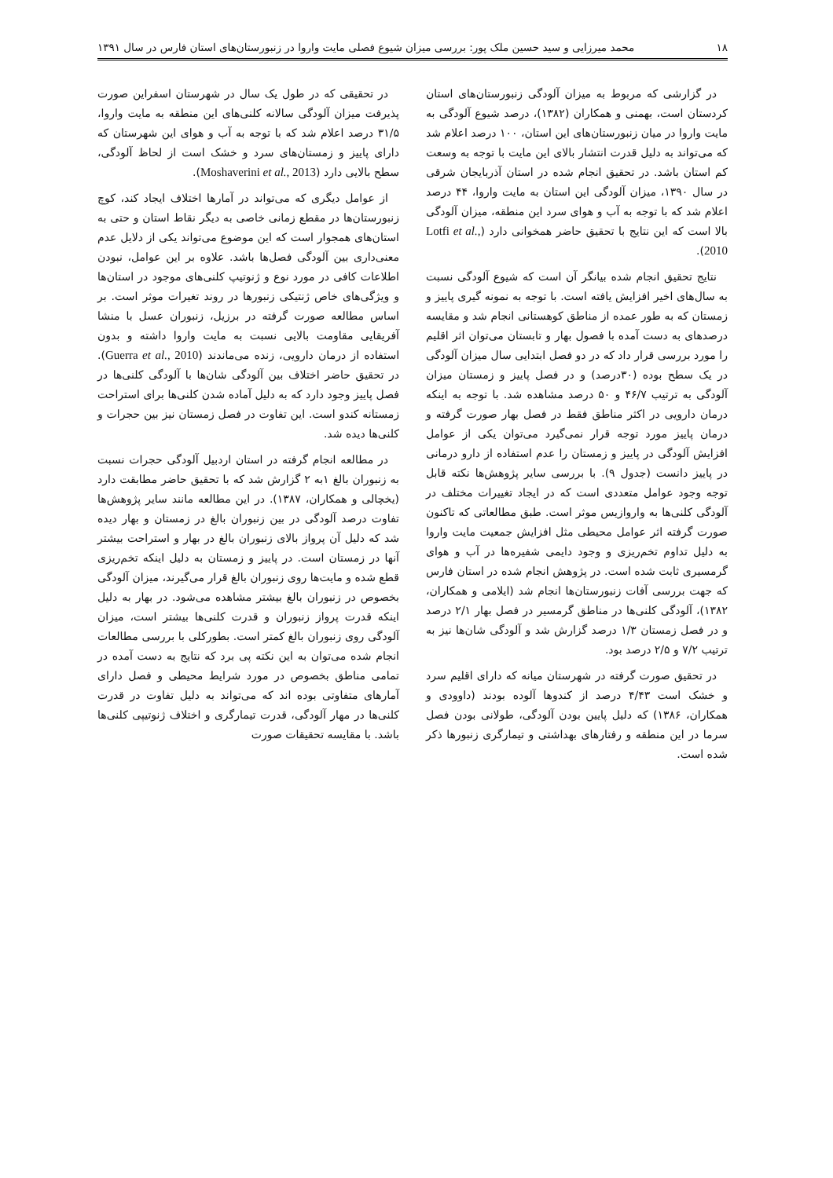۱۸ محمد میرزایی و سید حسین ملک پور: بررسی میزان شیوع فصلی مایت واروا در زنبورستان‌های استان فارس در سال ۱۳۹۱
در گزارشی که مربوط به میزان آلودگی زنبورستان‌های استان کردستان است، بهمنی و همکاران (۱۳۸۲)، درصد شیوع آلودگی به مایت واروا در میان زنبورستان‌های این استان، ۱۰۰ درصد اعلام شد که می‌تواند به دلیل قدرت انتشار بالای این مایت با توجه به وسعت کم استان باشد. در تحقیق انجام شده در استان آذربایجان شرقی در سال ۱۳۹۰، میزان آلودگی این استان به مایت واروا، ۴۴ درصد اعلام شد که با توجه به آب و هوای سرد این منطقه، میزان آلودگی بالا است که این نتایج با تحقیق حاضر همخوانی دارد (Lotfi et al., 2010).
نتایج تحقیق انجام شده بیانگر آن است که شیوع آلودگی نسبت به سال‌های اخیر افزایش یافته است. با توجه به نمونه گیری پاییز و زمستان که به طور عمده از مناطق کوهستانی انجام شد و مقایسه درصدهای به دست آمده با فصول بهار و تابستان می‌توان اثر اقلیم را مورد بررسی قرار داد که در دو فصل ابتدایی سال میزان آلودگی در یک سطح بوده (۳۰درصد) و در فصل پاییز و زمستان میزان آلودگی به ترتیب ۴۶/۷ و ۵۰ درصد مشاهده شد. با توجه به اینکه درمان دارویی در اکثر مناطق فقط در فصل بهار صورت گرفته و درمان پاییز مورد توجه قرار نمی‌گیرد می‌توان یکی از عوامل افزایش آلودگی در پاییز و زمستان را عدم استفاده از دارو درمانی در پاییز دانست (جدول ۹). با بررسی سایر پژوهش‌ها نکته قابل توجه وجود عوامل متعددی است که در ایجاد تغییرات مختلف در آلودگی کلنی‌ها به واروازیس موثر است. طبق مطالعاتی که تاکنون صورت گرفته اثر عوامل محیطی مثل افزایش جمعیت مایت واروا به دلیل تداوم تخم‌ریزی و وجود دایمی شفیره‌ها در آب و هوای گرمسیری ثابت شده است. در پژوهش انجام شده در استان فارس که جهت بررسی آفات زنبورستان‌ها انجام شد (ایلامی و همکاران، ۱۳۸۲)، آلودگی کلنی‌ها در مناطق گرمسیر در فصل بهار ۲/۱ درصد و در فصل زمستان ۱/۳ درصد گزارش شد و آلودگی شان‌ها نیز به ترتیب ۷/۲ و ۲/۵ درصد بود.
در تحقیق صورت گرفته در شهرستان میانه که دارای اقلیم سرد و خشک است ۴/۴۳ درصد از کندوها آلوده بودند (داوودی و همکاران، ۱۳۸۶) که دلیل پایین بودن آلودگی، طولانی بودن فصل سرما در این منطقه و رفتارهای بهداشتی و تیمارگری زنبورها ذکر شده است.
در تحقیقی که در طول یک سال در شهرستان اسفراین صورت پذیرفت میزان آلودگی سالانه کلنی‌های این منطقه به مایت واروا، ۳۱/۵ درصد اعلام شد که با توجه به آب و هوای این شهرستان که دارای پاییز و زمستان‌های سرد و خشک است از لحاظ آلودگی، سطح بالایی دارد (Moshaverini et al., 2013).
از عوامل دیگری که می‌تواند در آمارها اختلاف ایجاد کند، کوچ زنبورستان‌ها در مقطع زمانی خاصی به دیگر نقاط استان و حتی به استان‌های همجوار است که این موضوع می‌تواند یکی از دلایل عدم معنی‌داری بین آلودگی فصل‌ها باشد. علاوه بر این عوامل، نبودن اطلاعات کافی در مورد نوع و ژنوتیپ کلنی‌های موجود در استان‌ها و ویژگی‌های خاص ژنتیکی زنبورها در روند تغیرات موثر است. بر اساس مطالعه صورت گرفته در برزیل، زنبوران عسل با منشا آفریقایی مقاومت بالایی نسبت به مایت واروا داشته و بدون استفاده از درمان دارویی، زنده می‌ماندند (Guerra et al., 2010). در تحقیق حاضر اختلاف بین آلودگی شان‌ها با آلودگی کلنی‌ها در فصل پاییز وجود دارد که به دلیل آماده شدن کلنی‌ها برای استراحت زمستانه کندو است. این تفاوت در فصل زمستان نیز بین حجرات و کلنی‌ها دیده شد.
در مطالعه انجام گرفته در استان اردبیل آلودگی حجرات نسبت به زنبوران بالغ ۱به ۲ گزارش شد که با تحقیق حاضر مطابقت دارد (یخچالی و همکاران، ۱۳۸۷). در این مطالعه مانند سایر پژوهش‌ها تفاوت درصد آلودگی در بین زنبوران بالغ در زمستان و بهار دیده شد که دلیل آن پرواز بالای زنبوران بالغ در بهار و استراحت بیشتر آنها در زمستان است. در پاییز و زمستان به دلیل اینکه تخم‌ریزی قطع شده و مایت‌ها روی زنبوران بالغ قرار می‌گیرند، میزان آلودگی بخصوص در زنبوران بالغ بیشتر مشاهده می‌شود. در بهار به دلیل اینکه قدرت پرواز زنبوران و قدرت کلنی‌ها بیشتر است، میزان آلودگی روی زنبوران بالغ کمتر است. بطورکلی با بررسی مطالعات انجام شده می‌توان به این نکته پی برد که نتایج به دست آمده در تمامی مناطق بخصوص در مورد شرایط محیطی و فصل دارای آمارهای متفاوتی بوده اند که می‌تواند به دلیل تفاوت در قدرت کلنی‌ها در مهار آلودگی، قدرت تیمارگری و اختلاف ژنوتیپی کلنی‌ها باشد. با مقایسه تحقیقات صورت